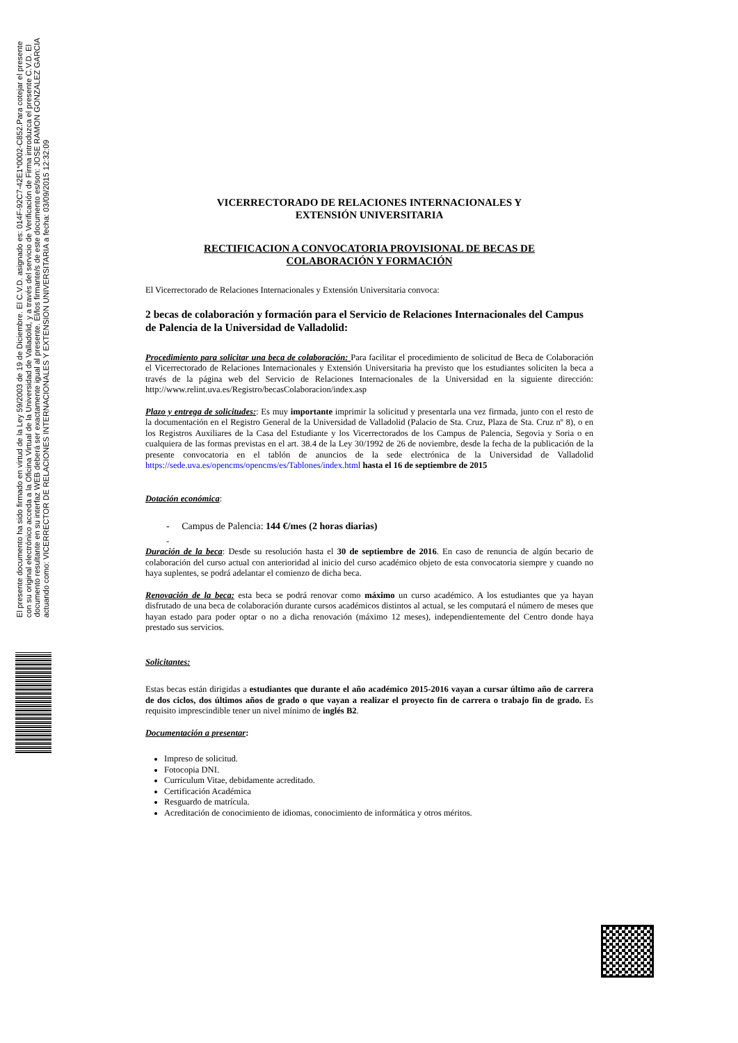El presente documento ha sido firmado en virtud de la Ley 59/2003 de 19 de Diciembre. El C.V.D. asignado es: 014F-92C7-42E1*0002-C852.Para cotejar el presente con su original electrónico acceda a la Oficina Virtual de la Universidad de Valladolid, y a través del servicio de Verificación de Firma introduzca el presente C.V.D. El documento resultante en su interfaz WEB deberá ser exactamente igual al presente. El/los firmante/s de este documento es/son: JOSE RAMON GONZALEZ GARCIA actuando como: VICERRECTOR DE RELACIONES INTERNACIONALES Y EXTENSION UNIVERSITARIA a fecha: 03/09/2015 12:32:09
VICERRECTORADO DE RELACIONES INTERNACIONALES Y
EXTENSIÓN UNIVERSITARIA
RECTIFICACION A CONVOCATORIA PROVISIONAL DE BECAS DE
COLABORACIÓN Y FORMACIÓN
El Vicerrectorado de Relaciones Internacionales y Extensión Universitaria convoca:
2 becas de colaboración y formación para el Servicio de Relaciones Internacionales del Campus de Palencia de la Universidad de Valladolid:
Procedimiento para solicitar una beca de colaboración: Para facilitar el procedimiento de solicitud de Beca de Colaboración el Vicerrectorado de Relaciones Internacionales y Extensión Universitaria ha previsto que los estudiantes soliciten la beca a través de la página web del Servicio de Relaciones Internacionales de la Universidad en la siguiente dirección: http://www.relint.uva.es/Registro/becasColaboracion/index.asp
Plazo y entrega de solicitudes:: Es muy importante imprimir la solicitud y presentarla una vez firmada, junto con el resto de la documentación en el Registro General de la Universidad de Valladolid (Palacio de Sta. Cruz, Plaza de Sta. Cruz nº 8), o en los Registros Auxiliares de la Casa del Estudiante y los Vicerrectorados de los Campus de Palencia, Segovia y Soria o en cualquiera de las formas previstas en el art. 38.4 de la Ley 30/1992 de 26 de noviembre, desde la fecha de la publicación de la presente convocatoria en el tablón de anuncios de la sede electrónica de la Universidad de Valladolid https://sede.uva.es/opencms/opencms/es/Tablones/index.html hasta el 16 de septiembre de 2015
Dotación económica:
- Campus de Palencia: 144 €/mes (2 horas diarias)
-
Duración de la beca: Desde su resolución hasta el 30 de septiembre de 2016. En caso de renuncia de algún becario de colaboración del curso actual con anterioridad al inicio del curso académico objeto de esta convocatoria siempre y cuando no haya suplentes, se podrá adelantar el comienzo de dicha beca.
Renovación de la beca: esta beca se podrá renovar como máximo un curso académico. A los estudiantes que ya hayan disfrutado de una beca de colaboración durante cursos académicos distintos al actual, se les computará el número de meses que hayan estado para poder optar o no a dicha renovación (máximo 12 meses), independientemente del Centro donde haya prestado sus servicios.
Solicitantes:
Estas becas están dirigidas a estudiantes que durante el año académico 2015-2016 vayan a cursar último año de carrera de dos ciclos, dos últimos años de grado o que vayan a realizar el proyecto fin de carrera o trabajo fin de grado. Es requisito imprescindible tener un nivel mínimo de inglés B2.
Documentación a presentar:
Impreso de solicitud.
Fotocopia DNI.
Curriculum Vitae, debidamente acreditado.
Certificación Académica
Resguardo de matrícula.
Acreditación de conocimiento de idiomas, conocimiento de informática y otros méritos.